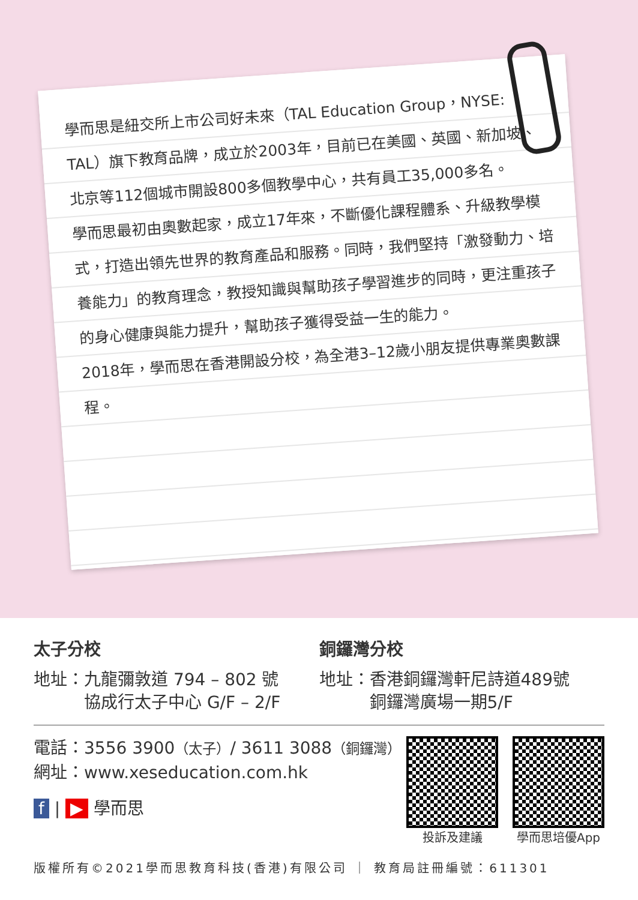學而思是紐交所上市公司好未來（TAL Education Group，NYSE: TAL）旗下教育品牌，成立於2003年，目前已在美國、英國、新加坡、北京等112個城市開設800多個教學中心，共有員工35,000多名。
學而思最初由奧數起家，成立17年來，不斷優化課程體系、升級教學模式，打造出領先世界的教育產品和服務。同時，我們堅持「激發動力、培養能力」的教育理念，教授知識與幫助孩子學習進步的同時，更注重孩子的身心健康與能力提升，幫助孩子獲得受益一生的能力。
2018年，學而思在香港開設分校，為全港3–12歲小朋友提供專業奧數課程。
太子分校
地址：九龍彌敦道 794 – 802 號
　　　協成行太子中心 G/F – 2/F
銅鑼灣分校
地址：香港銅鑼灣軒尼詩道489號
　　　銅鑼灣廣場一期5/F
電話：3556 3900（太子）/ 3611 3088（銅鑼灣）
網址：www.xeseducation.com.hk
f | ▶ 學而思
投訴及建議 學而思培優App
版權所有©2021學而思教育科技(香港)有限公司 ｜ 教育局註冊編號：611301